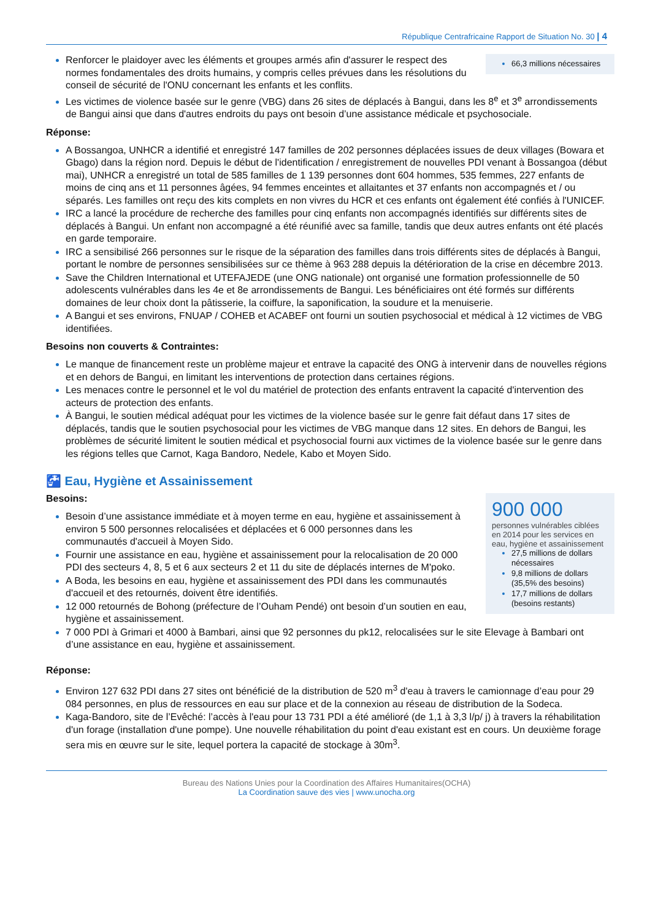République Centrafricaine Rapport de Situation No. 30 | 4
66,3 millions nécessaires
Renforcer le plaidoyer avec les éléments et groupes armés afin d'assurer le respect des normes fondamentales des droits humains, y compris celles prévues dans les résolutions du conseil de sécurité de l'ONU concernant les enfants et les conflits.
Les victimes de violence basée sur le genre (VBG) dans 26 sites de déplacés à Bangui, dans les 8<sup>e</sup> et 3<sup>e</sup> arrondissements de Bangui ainsi que dans d'autres endroits du pays ont besoin d’une assistance médicale et psychosociale.
Réponse:
A Bossangoa, UNHCR a identifié et enregistré 147 familles de 202 personnes déplacées issues de deux villages (Bowara et Gbago) dans la région nord. Depuis le début de l'identification / enregistrement de nouvelles PDI venant à Bossangoa (début mai), UNHCR a enregistré un total de 585 familles de 1 139 personnes dont 604 hommes, 535 femmes, 227 enfants de moins de cinq ans et 11 personnes âgées, 94 femmes enceintes et allaitantes et 37 enfants non accompagnés et / ou séparés. Les familles ont reçu des kits complets en non vivres du HCR et ces enfants ont également été confiés à l'UNICEF.
IRC a lancé la procédure de recherche des familles pour cinq enfants non accompagnés identifiés sur différents sites de déplacés à Bangui. Un enfant non accompagné a été réunifié avec sa famille, tandis que deux autres enfants ont été placés en garde temporaire.
IRC a sensibilisé 266 personnes sur le risque de la séparation des familles dans trois différents sites de déplacés à Bangui, portant le nombre de personnes sensibilisées sur ce thème à 963 288 depuis la détérioration de la crise en décembre 2013.
Save the Children International et UTEFAJEDE (une ONG nationale) ont organisé une formation professionnelle de 50 adolescents vulnérables dans les 4e et 8e arrondissements de Bangui. Les bénéficiaires ont été formés sur différents domaines de leur choix dont la pâtisserie, la coiffure, la saponification, la soudure et la menuiserie.
A Bangui et ses environs, FNUAP / COHEB et ACABEF ont fourni un soutien psychosocial et médical à 12 victimes de VBG identifiées.
Besoins non couverts & Contraintes:
Le manque de financement reste un problème majeur et entrave la capacité des ONG à intervenir dans de nouvelles régions et en dehors de Bangui, en limitant les interventions de protection dans certaines régions.
Les menaces contre le personnel et le vol du matériel de protection des enfants entravent la capacité d'intervention des acteurs de protection des enfants.
À Bangui, le soutien médical adéquat pour les victimes de la violence basée sur le genre fait défaut dans 17 sites de déplacés, tandis que le soutien psychosocial pour les victimes de VBG manque dans 12 sites. En dehors de Bangui, les problèmes de sécurité limitent le soutien médical et psychosocial fourni aux victimes de la violence basée sur le genre dans les régions telles que Carnot, Kaga Bandoro, Nedele, Kabo et Moyen Sido.
🚰 Eau, Hygiène et Assainissement
900 000
personnes vulnérables ciblées en 2014 pour les services en eau, hygiène et assainissement
27,5 millions de dollars nécessaires
9,8 millions de dollars (35,5% des besoins)
17,7 millions de dollars (besoins restants)
Besoins:
Besoin d’une assistance immédiate et à moyen terme en eau, hygiène et assainissement à environ 5 500 personnes relocalisées et déplacées et 6 000 personnes dans les communautés d'accueil à Moyen Sido.
Fournir une assistance en eau, hygiène et assainissement pour la relocalisation de 20 000 PDI des secteurs 4, 8, 5 et 6 aux secteurs 2 et 11 du site de déplacés internes de M'poko.
A Boda, les besoins en eau, hygiène et assainissement des PDI dans les communautés d'accueil et des retournés, doivent être identifiés.
12 000 retournés de Bohong (préfecture de l’Ouham Pendé) ont besoin d’un soutien en eau, hygiène et assainissement.
7 000 PDI à Grimari et 4000 à Bambari, ainsi que 92 personnes du pk12, relocalisées sur le site Elevage à Bambari ont d’une assistance en eau, hygiène et assainissement.
Réponse:
Environ 127 632 PDI dans 27 sites ont bénéficié de la distribution de 520 m<sup>3</sup> d'eau à travers le camionnage d’eau pour 29 084 personnes, en plus de ressources en eau sur place et de la connexion au réseau de distribution de la Sodeca.
Kaga-Bandoro, site de l’Evêché: l’accès à l'eau pour 13 731 PDI a été amélioré (de 1,1 à 3,3 l/p/ j) à travers la réhabilitation d'un forage (installation d'une pompe). Une nouvelle réhabilitation du point d'eau existant est en cours. Un deuxième forage sera mis en œuvre sur le site, lequel portera la capacité de stockage à 30m<sup>3</sup>.
Bureau des Nations Unies pour la Coordination des Affaires Humanitaires(OCHA)
La Coordination sauve des vies | www.unocha.org